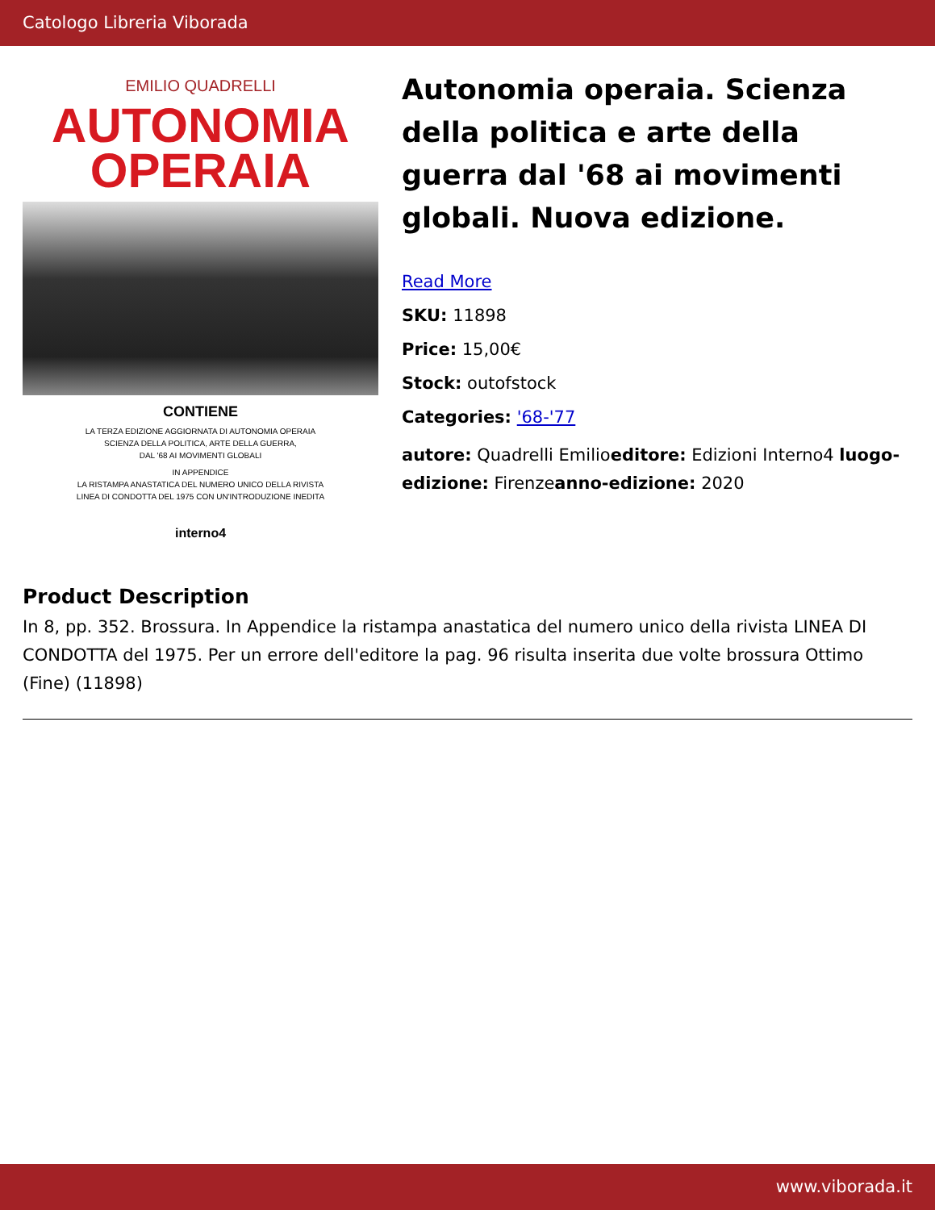Catologo Libreria Viborada
EMILIO QUADRELLI
AUTONOMIA
OPERAIA
CONTIENE
LA TERZA EDIZIONE AGGIORNATA DI AUTONOMIA OPERAIA
SCIENZA DELLA POLITICA, ARTE DELLA GUERRA,
DAL '68 AI MOVIMENTI GLOBALI
IN APPENDICE
LA RISTAMPA ANASTATICA DEL NUMERO UNICO DELLA RIVISTA
LINEA DI CONDOTTA DEL 1975 CON UN'INTRODUZIONE INEDITA
interno4
Autonomia operaia. Scienza della politica e arte della guerra dal '68 ai movimenti globali. Nuova edizione.
Read More
SKU: 11898
Price: 15,00€
Stock: outofstock
Categories: '68-'77
autore: Quadrelli Emilioeditore: Edizioni Interno4 luogo-edizione: Firenzeanno-edizione: 2020
Product Description
In 8, pp. 352. Brossura. In Appendice la ristampa anastatica del numero unico della rivista LINEA DI CONDOTTA del 1975. Per un errore dell'editore la pag. 96 risulta inserita due volte brossura Ottimo (Fine) (11898)
www.viborada.it